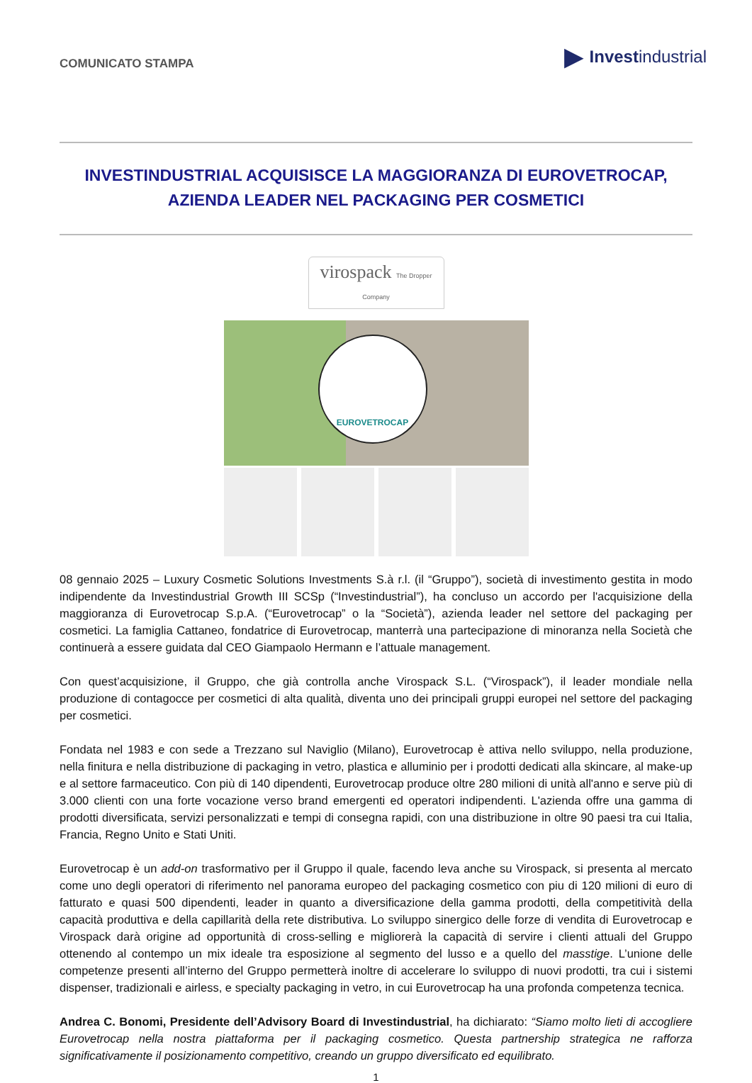COMUNICATO STAMPA
▶ Investindustrial
INVESTINDUSTRIAL ACQUISISCE LA MAGGIORANZA DI EUROVETROCAP,
AZIENDA LEADER NEL PACKAGING PER COSMETICI
virospack The Dropper Company
EUROVETROCAP
08 gennaio 2025 – Luxury Cosmetic Solutions Investments S.à r.l. (il “Gruppo”), società di investimento gestita in modo indipendente da Investindustrial Growth III SCSp (“Investindustrial”), ha concluso un accordo per l'acquisizione della maggioranza di Eurovetrocap S.p.A. (“Eurovetrocap” o la “Società”), azienda leader nel settore del packaging per cosmetici. La famiglia Cattaneo, fondatrice di Eurovetrocap, manterrà una partecipazione di minoranza nella Società che continuerà a essere guidata dal CEO Giampaolo Hermann e l’attuale management.
Con quest’acquisizione, il Gruppo, che già controlla anche Virospack S.L. (“Virospack”), il leader mondiale nella produzione di contagocce per cosmetici di alta qualità, diventa uno dei principali gruppi europei nel settore del packaging per cosmetici.
Fondata nel 1983 e con sede a Trezzano sul Naviglio (Milano), Eurovetrocap è attiva nello sviluppo, nella produzione, nella finitura e nella distribuzione di packaging in vetro, plastica e alluminio per i prodotti dedicati alla skincare, al make-up e al settore farmaceutico. Con più di 140 dipendenti, Eurovetrocap produce oltre 280 milioni di unità all'anno e serve più di 3.000 clienti con una forte vocazione verso brand emergenti ed operatori indipendenti. L'azienda offre una gamma di prodotti diversificata, servizi personalizzati e tempi di consegna rapidi, con una distribuzione in oltre 90 paesi tra cui Italia, Francia, Regno Unito e Stati Uniti.
Eurovetrocap è un add-on trasformativo per il Gruppo il quale, facendo leva anche su Virospack, si presenta al mercato come uno degli operatori di riferimento nel panorama europeo del packaging cosmetico con piu di 120 milioni di euro di fatturato e quasi 500 dipendenti, leader in quanto a diversificazione della gamma prodotti, della competitività della capacità produttiva e della capillarità della rete distributiva. Lo sviluppo sinergico delle forze di vendita di Eurovetrocap e Virospack darà origine ad opportunità di cross-selling e migliorerà la capacità di servire i clienti attuali del Gruppo ottenendo al contempo un mix ideale tra esposizione al segmento del lusso e a quello del masstige. L’unione delle competenze presenti all’interno del Gruppo permetterà inoltre di accelerare lo sviluppo di nuovi prodotti, tra cui i sistemi dispenser, tradizionali e airless, e specialty packaging in vetro, in cui Eurovetrocap ha una profonda competenza tecnica.
Andrea C. Bonomi, Presidente dell’Advisory Board di Investindustrial, ha dichiarato: “Siamo molto lieti di accogliere Eurovetrocap nella nostra piattaforma per il packaging cosmetico. Questa partnership strategica ne rafforza significativamente il posizionamento competitivo, creando un gruppo diversificato ed equilibrato.
1